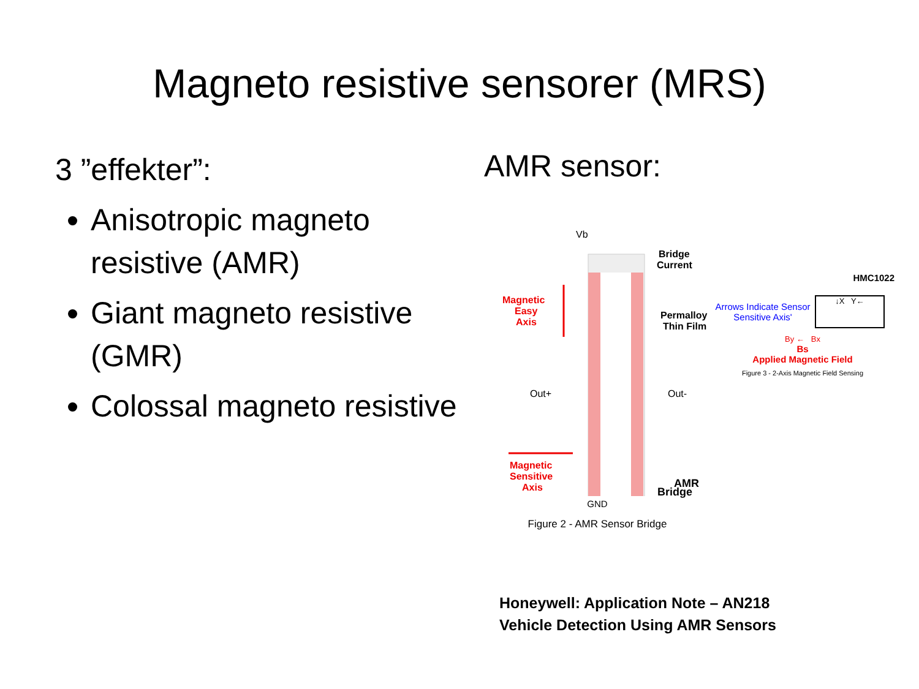Magneto resistive sensorer (MRS)
3 ”effekter”:
Anisotropic magneto resistive (AMR)
Giant magneto resistive (GMR)
Colossal magneto resistive
AMR sensor:
Vb
Bridge
Current
Magnetic
Easy
Axis
Permalloy
Thin Film
Out+
Out-
Magnetic
Sensitive
Axis
AMR
Bridge
GND
Figure 2 - AMR Sensor Bridge
HMC1022
Arrows Indicate Sensor Sensitive Axis'
↓X Y←
By ← Bx
Bs
Applied Magnetic Field
Figure 3 - 2-Axis Magnetic Field Sensing
Honeywell: Application Note – AN218
Vehicle Detection Using AMR Sensors